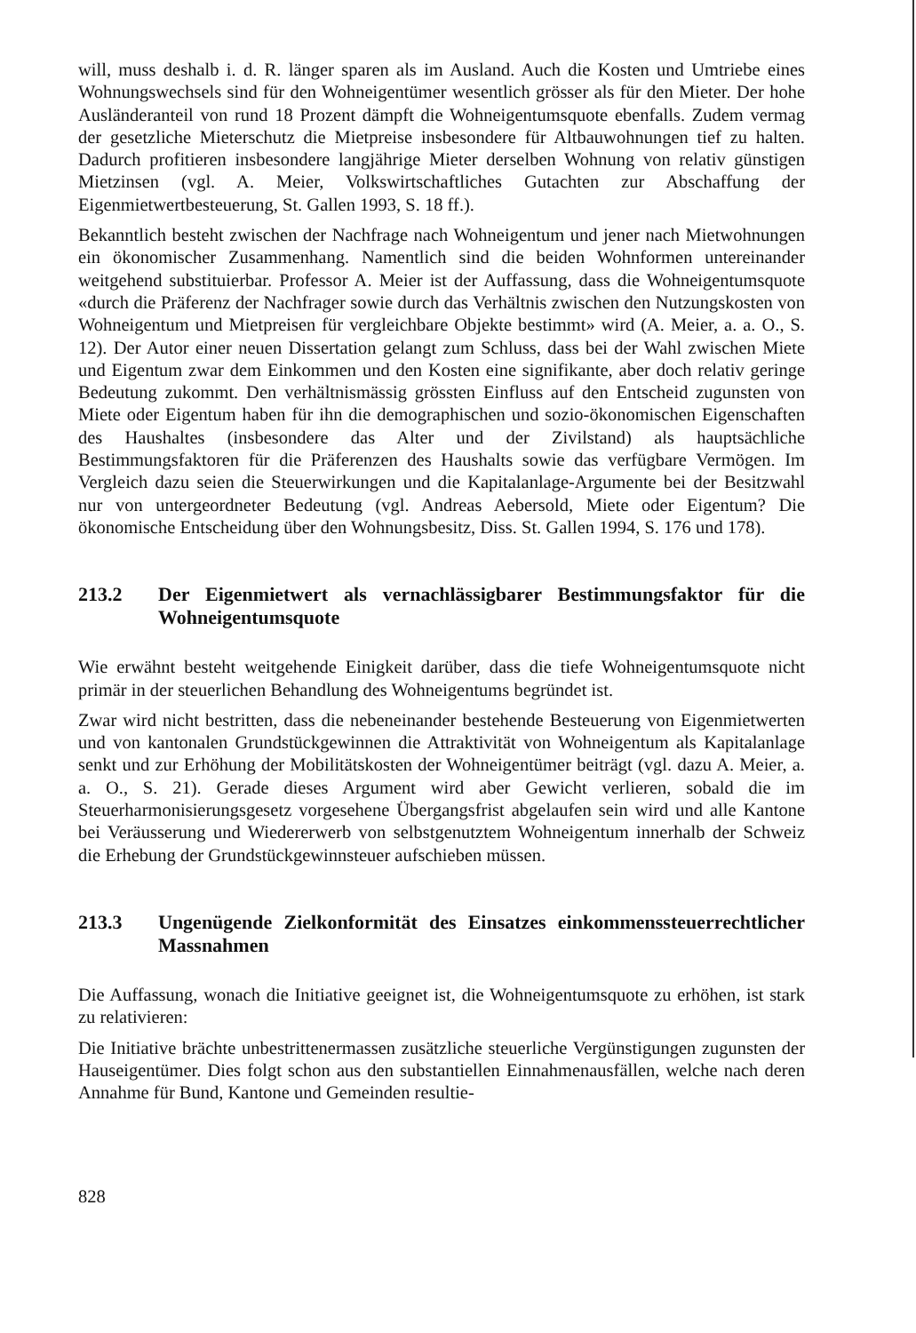will, muss deshalb i. d. R. länger sparen als im Ausland. Auch die Kosten und Umtriebe eines Wohnungswechsels sind für den Wohneigentümer wesentlich grösser als für den Mieter. Der hohe Ausländeranteil von rund 18 Prozent dämpft die Wohneigentumsquote ebenfalls. Zudem vermag der gesetzliche Mieterschutz die Mietpreise insbesondere für Altbauwohnungen tief zu halten. Dadurch profitieren insbesondere langjährige Mieter derselben Wohnung von relativ günstigen Mietzinsen (vgl. A. Meier, Volkswirtschaftliches Gutachten zur Abschaffung der Eigenmietwertbesteuerung, St. Gallen 1993, S. 18 ff.).
Bekanntlich besteht zwischen der Nachfrage nach Wohneigentum und jener nach Mietwohnungen ein ökonomischer Zusammenhang. Namentlich sind die beiden Wohnformen untereinander weitgehend substituierbar. Professor A. Meier ist der Auffassung, dass die Wohneigentumsquote «durch die Präferenz der Nachfrager sowie durch das Verhältnis zwischen den Nutzungskosten von Wohneigentum und Mietpreisen für vergleichbare Objekte bestimmt» wird (A. Meier, a. a. O., S. 12). Der Autor einer neuen Dissertation gelangt zum Schluss, dass bei der Wahl zwischen Miete und Eigentum zwar dem Einkommen und den Kosten eine signifikante, aber doch relativ geringe Bedeutung zukommt. Den verhältnismässig grössten Einfluss auf den Entscheid zugunsten von Miete oder Eigentum haben für ihn die demographischen und sozio-ökonomischen Eigenschaften des Haushaltes (insbesondere das Alter und der Zivilstand) als hauptsächliche Bestimmungsfaktoren für die Präferenzen des Haushalts sowie das verfügbare Vermögen. Im Vergleich dazu seien die Steuerwirkungen und die Kapitalanlage-Argumente bei der Besitzwahl nur von untergeordneter Bedeutung (vgl. Andreas Aebersold, Miete oder Eigentum? Die ökonomische Entscheidung über den Wohnungsbesitz, Diss. St. Gallen 1994, S. 176 und 178).
213.2 Der Eigenmietwert als vernachlässigbarer Bestimmungsfaktor für die Wohneigentumsquote
Wie erwähnt besteht weitgehende Einigkeit darüber, dass die tiefe Wohneigentumsquote nicht primär in der steuerlichen Behandlung des Wohneigentums begründet ist.
Zwar wird nicht bestritten, dass die nebeneinander bestehende Besteuerung von Eigenmietwerten und von kantonalen Grundstückgewinnen die Attraktivität von Wohneigentum als Kapitalanlage senkt und zur Erhöhung der Mobilitätskosten der Wohneigentümer beiträgt (vgl. dazu A. Meier, a. a. O., S. 21). Gerade dieses Argument wird aber Gewicht verlieren, sobald die im Steuerharmonisierungsgesetz vorgesehene Übergangsfrist abgelaufen sein wird und alle Kantone bei Veräusserung und Wiedererwerb von selbstgenutztem Wohneigentum innerhalb der Schweiz die Erhebung der Grundstückgewinnsteuer aufschieben müssen.
213.3 Ungenügende Zielkonformität des Einsatzes einkommenssteuerrechtlicher Massnahmen
Die Auffassung, wonach die Initiative geeignet ist, die Wohneigentumsquote zu erhöhen, ist stark zu relativieren:
Die Initiative brächte unbestrittenermassen zusätzliche steuerliche Vergünstigungen zugunsten der Hauseigentümer. Dies folgt schon aus den substantiellen Einnahmenausfällen, welche nach deren Annahme für Bund, Kantone und Gemeinden resultie-
828